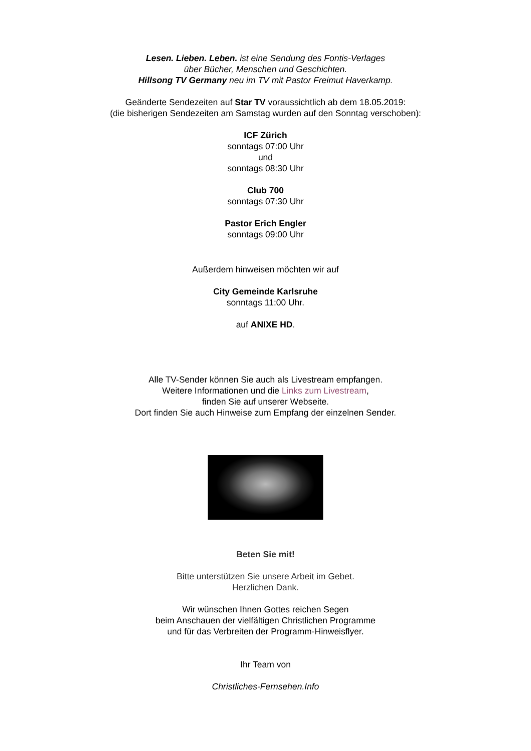Lesen. Lieben. Leben. ist eine Sendung des Fontis-Verlages
über Bücher, Menschen und Geschichten.
Hillsong TV Germany neu im TV mit Pastor Freimut Haverkamp.
Geänderte Sendezeiten auf Star TV voraussichtlich ab dem 18.05.2019:
(die bisherigen Sendezeiten am Samstag wurden auf den Sonntag verschoben):
ICF Zürich
sonntags 07:00 Uhr
und
sonntags 08:30 Uhr
Club 700
sonntags 07:30 Uhr
Pastor Erich Engler
sonntags 09:00 Uhr
Außerdem hinweisen möchten wir auf
City Gemeinde Karlsruhe
sonntags 11:00 Uhr.
auf ANIXE HD.
Alle TV-Sender können Sie auch als Livestream empfangen.
Weitere Informationen und die Links zum Livestream,
finden Sie auf unserer Webseite.
Dort finden Sie auch Hinweise zum Empfang der einzelnen Sender.
Beten Sie mit!
Bitte unterstützen Sie unsere Arbeit im Gebet.
Herzlichen Dank.
Wir wünschen Ihnen Gottes reichen Segen
beim Anschauen der vielfältigen Christlichen Programme
und für das Verbreiten der Programm-Hinweisflyer.
Ihr Team von
Christliches-Fernsehen.Info